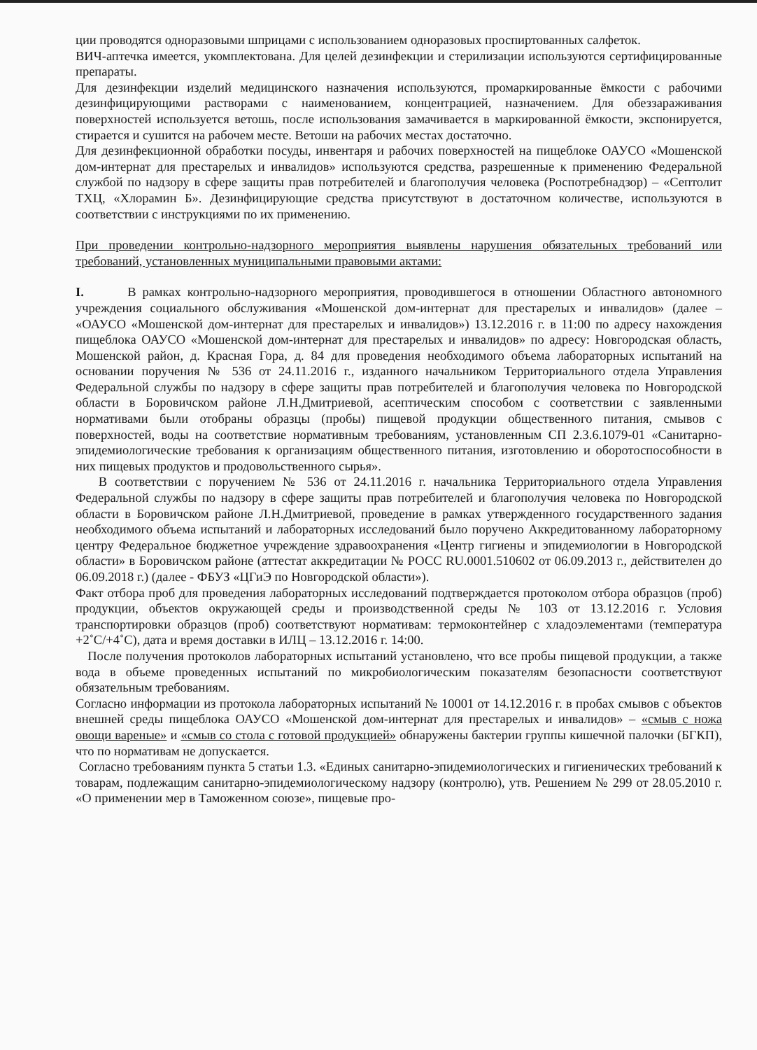ции проводятся одноразовыми шприцами с использованием одноразовых проспиртованных салфеток.
ВИЧ-аптечка имеется, укомплектована. Для целей дезинфекции и стерилизации используются сертифицированные препараты.
Для дезинфекции изделий медицинского назначения используются, промаркированные ёмкости с рабочими дезинфицирующими растворами с наименованием, концентрацией, назначением. Для обеззараживания поверхностей используется ветошь, после использования замачивается в маркированной ёмкости, экспонируется, стирается и сушится на рабочем месте. Ветоши на рабочих местах достаточно.
Для дезинфекционной обработки посуды, инвентаря и рабочих поверхностей на пищеблоке ОАУСО «Мошенской дом-интернат для престарелых и инвалидов» используются средства, разрешенные к применению Федеральной службой по надзору в сфере защиты прав потребителей и благополучия человека (Роспотребнадзор) – «Септолит ТХЦ, «Хлорамин Б». Дезинфицирующие средства присутствуют в достаточном количестве, используются в соответствии с инструкциями по их применению.
При проведении контрольно-надзорного мероприятия выявлены нарушения обязательных требований или требований, установленных муниципальными правовыми актами:
I. В рамках контрольно-надзорного мероприятия, проводившегося в отношении Областного автономного учреждения социального обслуживания «Мошенской дом-интернат для престарелых и инвалидов» (далее – «ОАУСО «Мошенской дом-интернат для престарелых и инвалидов») 13.12.2016 г. в 11:00 по адресу нахождения пищеблока ОАУСО «Мошенской дом-интернат для престарелых и инвалидов» по адресу: Новгородская область, Мошенской район, д. Красная Гора, д. 84 для проведения необходимого объема лабораторных испытаний на основании поручения № 536 от 24.11.2016 г., изданного начальником Территориального отдела Управления Федеральной службы по надзору в сфере защиты прав потребителей и благополучия человека по Новгородской области в Боровичском районе Л.Н.Дмитриевой, асептическим способом с соответствии с заявленными нормативами были отобраны образцы (пробы) пищевой продукции общественного питания, смывов с поверхностей, воды на соответствие нормативным требованиям, установленным СП 2.3.6.1079-01 «Санитарно-эпидемиологические требования к организациям общественного питания, изготовлению и оборотоспособности в них пищевых продуктов и продовольственного сырья».
В соответствии с поручением № 536 от 24.11.2016 г. начальника Территориального отдела Управления Федеральной службы по надзору в сфере защиты прав потребителей и благополучия человека по Новгородской области в Боровичском районе Л.Н.Дмитриевой, проведение в рамках утвержденного государственного задания необходимого объема испытаний и лабораторных исследований было поручено Аккредитованному лабораторному центру Федеральное бюджетное учреждение здравоохранения «Центр гигиены и эпидемиологии в Новгородской области» в Боровичском районе (аттестат аккредитации № РОСС RU.0001.510602 от 06.09.2013 г., действителен до 06.09.2018 г.) (далее - ФБУЗ «ЦГиЭ по Новгородской области»).
Факт отбора проб для проведения лабораторных исследований подтверждается протоколом отбора образцов (проб) продукции, объектов окружающей среды и производственной среды № 103 от 13.12.2016 г. Условия транспортировки образцов (проб) соответствуют нормативам: термоконтейнер с хладоэлементами (температура +2˚С/+4˚С), дата и время доставки в ИЛЦ – 13.12.2016 г. 14:00.
После получения протоколов лабораторных испытаний установлено, что все пробы пищевой продукции, а также вода в объеме проведенных испытаний по микробиологическим показателям безопасности соответствуют обязательным требованиям.
Согласно информации из протокола лабораторных испытаний № 10001 от 14.12.2016 г. в пробах смывов с объектов внешней среды пищеблока ОАУСО «Мошенской дом-интернат для престарелых и инвалидов» – «смыв с ножа овощи вареные» и «смыв со стола с готовой продукцией» обнаружены бактерии группы кишечной палочки (БГКП), что по нормативам не допускается.
Согласно требованиям пункта 5 статьи 1.3. «Единых санитарно-эпидемиологических и гигиенических требований к товарам, подлежащим санитарно-эпидемиологическому надзору (контролю), утв. Решением № 299 от 28.05.2010 г. «О применении мер в Таможенном союзе», пищевые про-